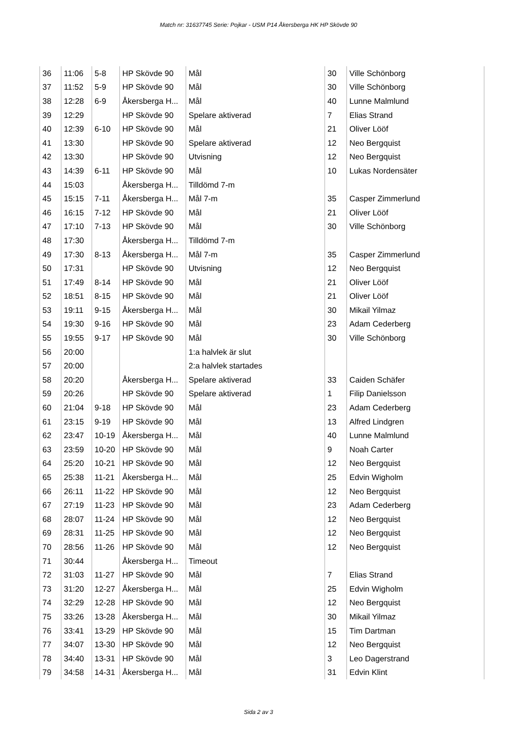Match nr: 31637745 Serie: Pojkar - USM P14 Åkersberga HK HP Skövde 90
| 36 | 11:06 | 5-8 | HP Skövde 90 | Mål | 30 | Ville Schönborg |
| 37 | 11:52 | 5-9 | HP Skövde 90 | Mål | 30 | Ville Schönborg |
| 38 | 12:28 | 6-9 | Åkersberga H... | Mål | 40 | Lunne Malmlund |
| 39 | 12:29 | | HP Skövde 90 | Spelare aktiverad | 7 | Elias Strand |
| 40 | 12:39 | 6-10 | HP Skövde 90 | Mål | 21 | Oliver Lööf |
| 41 | 13:30 | | HP Skövde 90 | Spelare aktiverad | 12 | Neo Bergquist |
| 42 | 13:30 | | HP Skövde 90 | Utvisning | 12 | Neo Bergquist |
| 43 | 14:39 | 6-11 | HP Skövde 90 | Mål | 10 | Lukas Nordensäter |
| 44 | 15:03 | | Åkersberga H... | Tilldömd 7-m | | |
| 45 | 15:15 | 7-11 | Åkersberga H... | Mål 7-m | 35 | Casper Zimmerlund |
| 46 | 16:15 | 7-12 | HP Skövde 90 | Mål | 21 | Oliver Lööf |
| 47 | 17:10 | 7-13 | HP Skövde 90 | Mål | 30 | Ville Schönborg |
| 48 | 17:30 | | Åkersberga H... | Tilldömd 7-m | | |
| 49 | 17:30 | 8-13 | Åkersberga H... | Mål 7-m | 35 | Casper Zimmerlund |
| 50 | 17:31 | | HP Skövde 90 | Utvisning | 12 | Neo Bergquist |
| 51 | 17:49 | 8-14 | HP Skövde 90 | Mål | 21 | Oliver Lööf |
| 52 | 18:51 | 8-15 | HP Skövde 90 | Mål | 21 | Oliver Lööf |
| 53 | 19:11 | 9-15 | Åkersberga H... | Mål | 30 | Mikail Yilmaz |
| 54 | 19:30 | 9-16 | HP Skövde 90 | Mål | 23 | Adam Cederberg |
| 55 | 19:55 | 9-17 | HP Skövde 90 | Mål | 30 | Ville Schönborg |
| 56 | 20:00 | | | 1:a halvlek är slut | | |
| 57 | 20:00 | | | 2:a halvlek startades | | |
| 58 | 20:20 | | Åkersberga H... | Spelare aktiverad | 33 | Caiden Schäfer |
| 59 | 20:26 | | HP Skövde 90 | Spelare aktiverad | 1 | Filip Danielsson |
| 60 | 21:04 | 9-18 | HP Skövde 90 | Mål | 23 | Adam Cederberg |
| 61 | 23:15 | 9-19 | HP Skövde 90 | Mål | 13 | Alfred Lindgren |
| 62 | 23:47 | 10-19 | Åkersberga H... | Mål | 40 | Lunne Malmlund |
| 63 | 23:59 | 10-20 | HP Skövde 90 | Mål | 9 | Noah Carter |
| 64 | 25:20 | 10-21 | HP Skövde 90 | Mål | 12 | Neo Bergquist |
| 65 | 25:38 | 11-21 | Åkersberga H... | Mål | 25 | Edvin Wigholm |
| 66 | 26:11 | 11-22 | HP Skövde 90 | Mål | 12 | Neo Bergquist |
| 67 | 27:19 | 11-23 | HP Skövde 90 | Mål | 23 | Adam Cederberg |
| 68 | 28:07 | 11-24 | HP Skövde 90 | Mål | 12 | Neo Bergquist |
| 69 | 28:31 | 11-25 | HP Skövde 90 | Mål | 12 | Neo Bergquist |
| 70 | 28:56 | 11-26 | HP Skövde 90 | Mål | 12 | Neo Bergquist |
| 71 | 30:44 | | Åkersberga H... | Timeout | | |
| 72 | 31:03 | 11-27 | HP Skövde 90 | Mål | 7 | Elias Strand |
| 73 | 31:20 | 12-27 | Åkersberga H... | Mål | 25 | Edvin Wigholm |
| 74 | 32:29 | 12-28 | HP Skövde 90 | Mål | 12 | Neo Bergquist |
| 75 | 33:26 | 13-28 | Åkersberga H... | Mål | 30 | Mikail Yilmaz |
| 76 | 33:41 | 13-29 | HP Skövde 90 | Mål | 15 | Tim Dartman |
| 77 | 34:07 | 13-30 | HP Skövde 90 | Mål | 12 | Neo Bergquist |
| 78 | 34:40 | 13-31 | HP Skövde 90 | Mål | 3 | Leo Dagerstrand |
| 79 | 34:58 | 14-31 | Åkersberga H... | Mål | 31 | Edvin Klint |
Sida 2 av 3